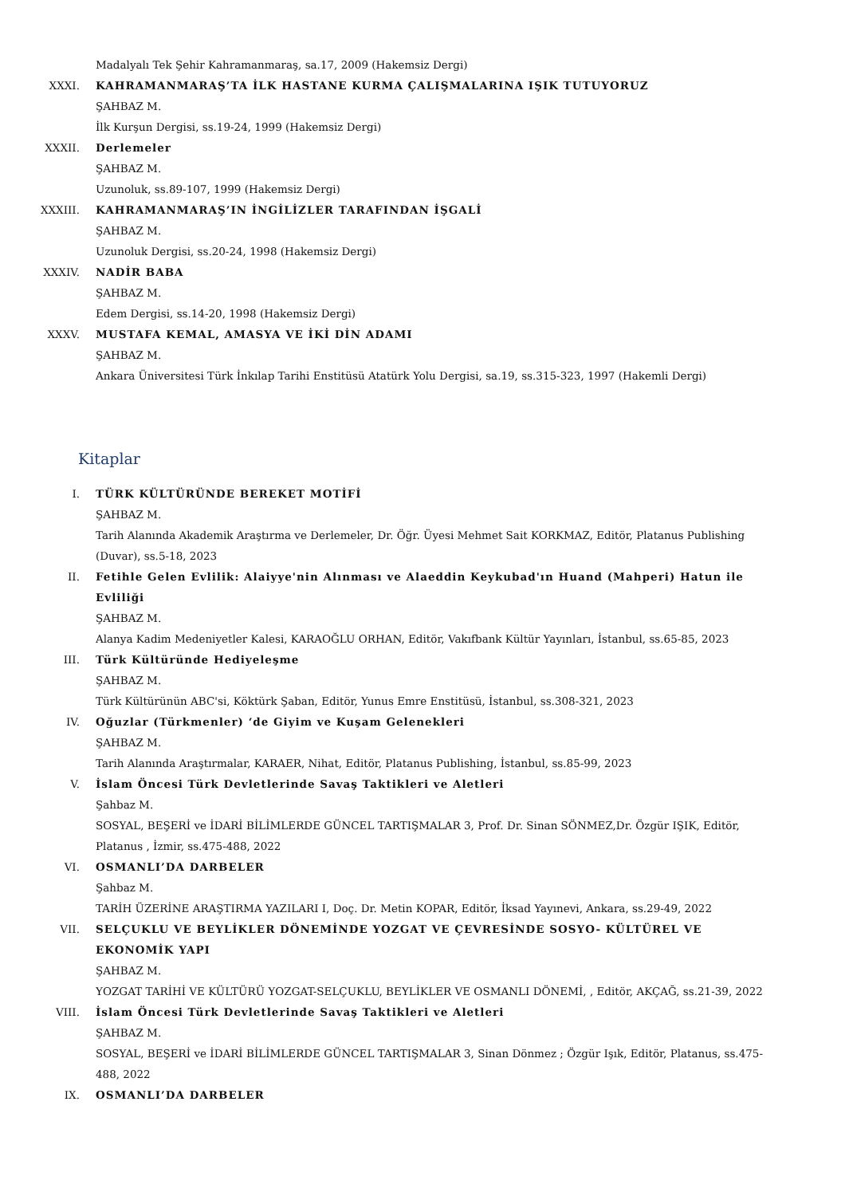Madalyalı Tek Şehir Kahramanmaraş, sa.17, 2009 (Hakemsiz Dergi)
XXXI. KAHRAMANMARAŞ’TA İLK HASTANE KURMA ÇALIŞMALARINA IŞIK TUTUYORUZ
ŞAHBAZ M.
İlk Kurşun Dergisi, ss.19-24, 1999 (Hakemsiz Dergi)
XXXII. Derlemeler
ŞAHBAZ M.
Uzunoluk, ss.89-107, 1999 (Hakemsiz Dergi)
XXXIII. KAHRAMANMARAŞ’IN İNGİLİZLER TARAFINDAN İŞGALİ
ŞAHBAZ M.
Uzunoluk Dergisi, ss.20-24, 1998 (Hakemsiz Dergi)
XXXIV. NADİR BABA
ŞAHBAZ M.
Edem Dergisi, ss.14-20, 1998 (Hakemsiz Dergi)
XXXV. MUSTAFA KEMAL, AMASYA VE İKİ DİN ADAMI
ŞAHBAZ M.
Ankara Üniversitesi Türk İnkılap Tarihi Enstitüsü Atatürk Yolu Dergisi, sa.19, ss.315-323, 1997 (Hakemli Dergi)
Kitaplar
I. TÜRK KÜLTÜRÜNDE BEREKET MOTİFİ
ŞAHBAZ M.
Tarih Alanında Akademik Araştırma ve Derlemeler, Dr. Öğr. Üyesi Mehmet Sait KORKMAZ, Editör, Platanus Publishing (Duvar), ss.5-18, 2023
II. Fetihle Gelen Evlilik: Alaiyye'nin Alınması ve Alaeddin Keykubad'ın Huand (Mahperi) Hatun ile Evliliği
ŞAHBAZ M.
Alanya Kadim Medeniyetler Kalesi, KARAOĞLU ORHAN, Editör, Vakıfbank Kültür Yayınları, İstanbul, ss.65-85, 2023
III. Türk Kültüründe Hediyeleşme
ŞAHBAZ M.
Türk Kültürünün ABC'si, Köktürk Şaban, Editör, Yunus Emre Enstitüsü, İstanbul, ss.308-321, 2023
IV. Oğuzlar (Türkmenler) ‘de Giyim ve Kuşam Gelenekleri
ŞAHBAZ M.
Tarih Alanında Araştırmalar, KARAER, Nihat, Editör, Platanus Publishing, İstanbul, ss.85-99, 2023
V. İslam Öncesi Türk Devletlerinde Savaş Taktikleri ve Aletleri
Şahbaz M.
SOSYAL, BEŞERİ ve İDARİ BİLİMLERDE GÜNCEL TARTIŞMALAR 3, Prof. Dr. Sinan SÖNMEZ,Dr. Özgür IŞIK, Editör, Platanus , İzmir, ss.475-488, 2022
VI. OSMANLI’DA DARBELER
Şahbaz M.
TARİH ÜZERİNE ARAŞTIRMA YAZILARI I, Doç. Dr. Metin KOPAR, Editör, İksad Yayınevi, Ankara, ss.29-49, 2022
VII. SELÇUKLU VE BEYLİKLER DÖNEMİNDE YOZGAT VE ÇEVRESİNDE SOSYO- KÜLTÜREL VE EKONOMİK YAPI
ŞAHBAZ M.
YOZGAT TARİHİ VE KÜLTÜRÜ YOZGAT-SELÇUKLU, BEYLİKLER VE OSMANLI DÖNEMİ, , Editör, AKÇAĞ, ss.21-39, 2022
VIII. İslam Öncesi Türk Devletlerinde Savaş Taktikleri ve Aletleri
ŞAHBAZ M.
SOSYAL, BEŞERİ ve İDARİ BİLİMLERDE GÜNCEL TARTIŞMALAR 3, Sinan Dönmez ; Özgür Işık, Editör, Platanus, ss.475-488, 2022
IX. OSMANLI’DA DARBELER